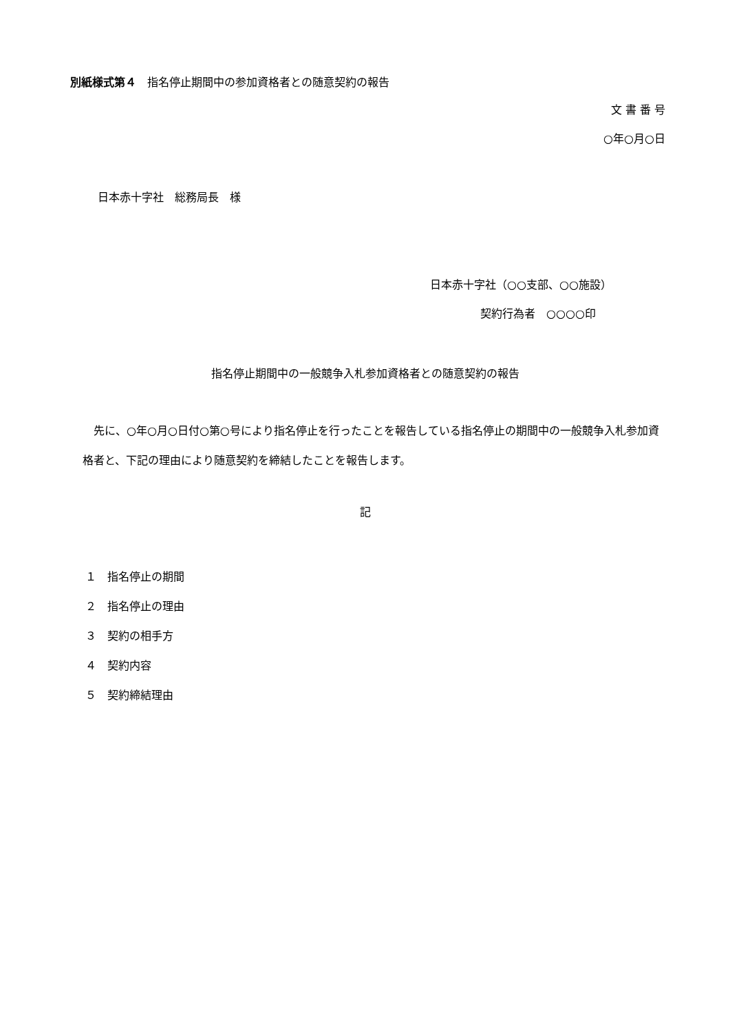別紙様式第４　指名停止期間中の参加資格者との随意契約の報告
文 書 番 号
○年○月○日
日本赤十字社　総務局長　様
日本赤十字社（○○支部、○○施設）
契約行為者　○○○○印
指名停止期間中の一般競争入札参加資格者との随意契約の報告
先に、○年○月○日付○第○号により指名停止を行ったことを報告している指名停止の期間中の一般競争入札参加資格者と、下記の理由により随意契約を締結したことを報告します。
記
１　指名停止の期間
２　指名停止の理由
３　契約の相手方
４　契約内容
５　契約締結理由